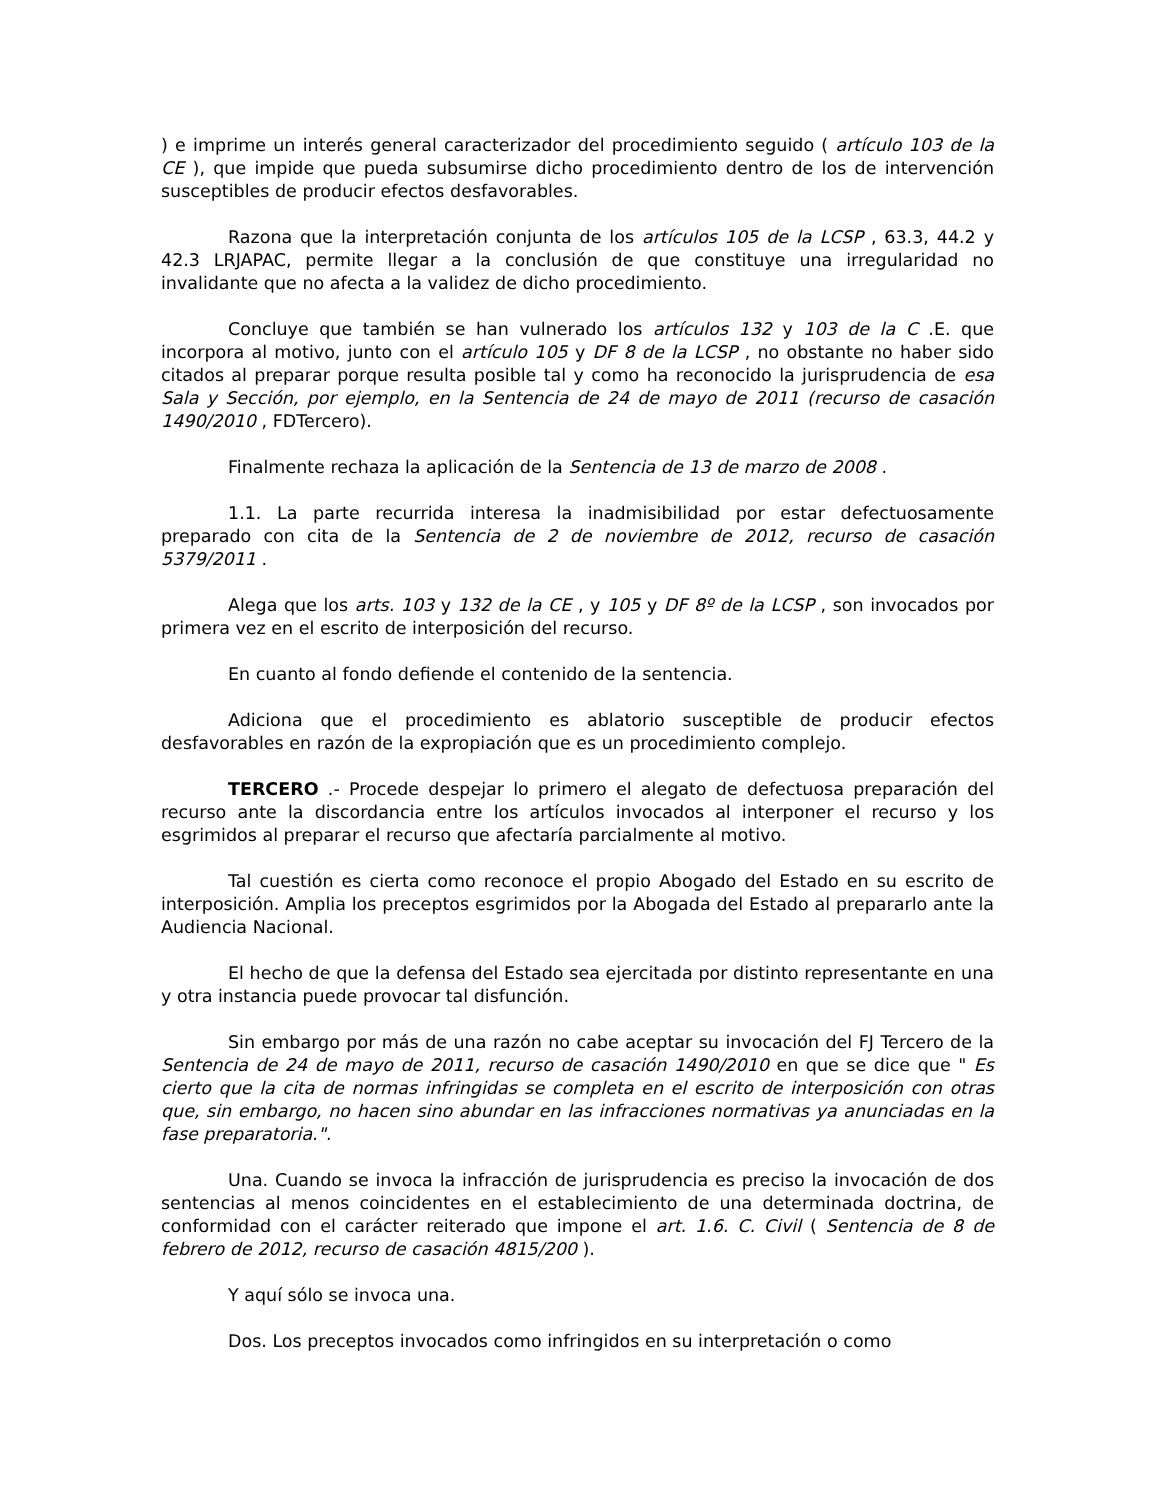) e imprime un interés general caracterizador del procedimiento seguido ( artículo 103 de la CE ), que impide que pueda subsumirse dicho procedimiento dentro de los de intervención susceptibles de producir efectos desfavorables.
Razona que la interpretación conjunta de los artículos 105 de la LCSP , 63.3, 44.2 y 42.3 LRJAPAC, permite llegar a la conclusión de que constituye una irregularidad no invalidante que no afecta a la validez de dicho procedimiento.
Concluye que también se han vulnerado los artículos 132 y 103 de la C .E. que incorpora al motivo, junto con el artículo 105 y DF 8 de la LCSP , no obstante no haber sido citados al preparar porque resulta posible tal y como ha reconocido la jurisprudencia de esa Sala y Sección, por ejemplo, en la Sentencia de 24 de mayo de 2011 (recurso de casación 1490/2010 , FDTercero).
Finalmente rechaza la aplicación de la Sentencia de 13 de marzo de 2008 .
1.1. La parte recurrida interesa la inadmisibilidad por estar defectuosamente preparado con cita de la Sentencia de 2 de noviembre de 2012, recurso de casación 5379/2011 .
Alega que los arts. 103 y 132 de la CE , y 105 y DF 8º de la LCSP , son invocados por primera vez en el escrito de interposición del recurso.
En cuanto al fondo defiende el contenido de la sentencia.
Adiciona que el procedimiento es ablatorio susceptible de producir efectos desfavorables en razón de la expropiación que es un procedimiento complejo.
TERCERO .- Procede despejar lo primero el alegato de defectuosa preparación del recurso ante la discordancia entre los artículos invocados al interponer el recurso y los esgrimidos al preparar el recurso que afectaría parcialmente al motivo.
Tal cuestión es cierta como reconoce el propio Abogado del Estado en su escrito de interposición. Amplia los preceptos esgrimidos por la Abogada del Estado al prepararlo ante la Audiencia Nacional.
El hecho de que la defensa del Estado sea ejercitada por distinto representante en una y otra instancia puede provocar tal disfunción.
Sin embargo por más de una razón no cabe aceptar su invocación del FJ Tercero de la Sentencia de 24 de mayo de 2011, recurso de casación 1490/2010 en que se dice que " Es cierto que la cita de normas infringidas se completa en el escrito de interposición con otras que, sin embargo, no hacen sino abundar en las infracciones normativas ya anunciadas en la fase preparatoria.".
Una. Cuando se invoca la infracción de jurisprudencia es preciso la invocación de dos sentencias al menos coincidentes en el establecimiento de una determinada doctrina, de conformidad con el carácter reiterado que impone el art. 1.6. C. Civil ( Sentencia de 8 de febrero de 2012, recurso de casación 4815/200 ).
Y aquí sólo se invoca una.
Dos. Los preceptos invocados como infringidos en su interpretación o como